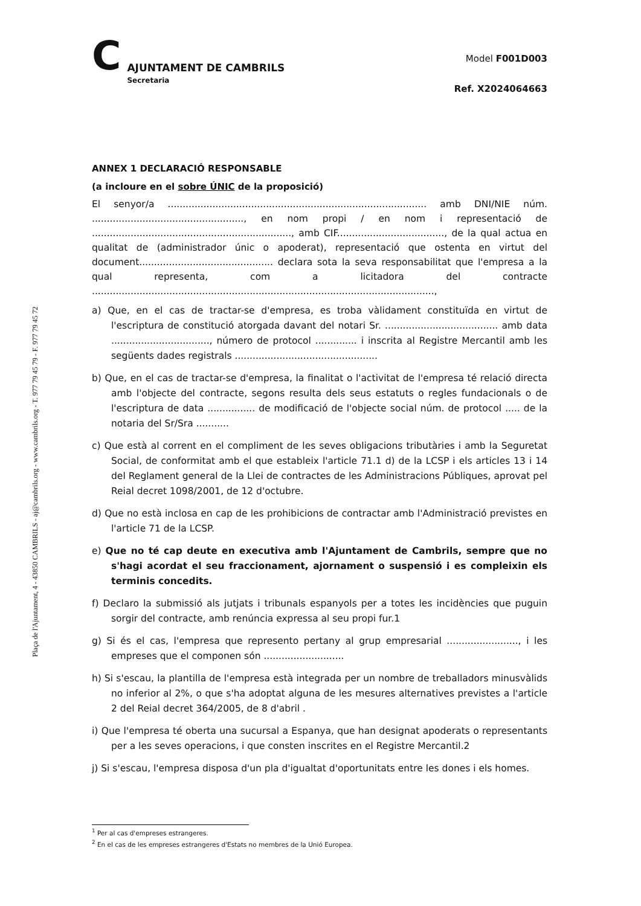Plaça de l'Ajuntament, 4 - 43850 CAMBRILS - aj@cambrils.org - www.cambrils.org - T. 977 79 45 79 - F. 977 79 45 72
C
AJUNTAMENT DE CAMBRILS
Secretaria
Model F001D003
Ref. X2024064663
ANNEX 1 DECLARACIÓ RESPONSABLE
(a incloure en el sobre ÚNIC de la proposició)
El senyor/a ....................................................................................... amb DNI/NIE núm. ..................................................., en nom propi / en nom i representació de ..................................................................., amb CIF...................................., de la qual actua en qualitat de (administrador únic o apoderat), representació que ostenta en virtut del document............................................. declara sota la seva responsabilitat que l'empresa a la qual representa, com a licitadora del contracte ...................................................................................................................,
a) Que, en el cas de tractar-se d'empresa, es troba vàlidament constituïda en virtut de l'escriptura de constitució atorgada davant del notari Sr. ...................................... amb data ................................., número de protocol .............. i inscrita al Registre Mercantil amb les següents dades registrals ................................................
b) Que, en el cas de tractar-se d'empresa, la finalitat o l'activitat de l'empresa té relació directa amb l'objecte del contracte, segons resulta dels seus estatuts o regles fundacionals o de l'escriptura de data ................ de modificació de l'objecte social núm. de protocol ..... de la notaria del Sr/Sra ...........
c) Que està al corrent en el compliment de les seves obligacions tributàries i amb la Seguretat Social, de conformitat amb el que estableix l'article 71.1 d) de la LCSP i els articles 13 i 14 del Reglament general de la Llei de contractes de les Administracions Públiques, aprovat pel Reial decret 1098/2001, de 12 d'octubre.
d) Que no està inclosa en cap de les prohibicions de contractar amb l'Administració previstes en l'article 71 de la LCSP.
e) Que no té cap deute en executiva amb l'Ajuntament de Cambrils, sempre que no s'hagi acordat el seu fraccionament, ajornament o suspensió i es compleixin els terminis concedits.
f) Declaro la submissió als jutjats i tribunals espanyols per a totes les incidències que puguin sorgir del contracte, amb renúncia expressa al seu propi fur.1
g) Si és el cas, l'empresa que represento pertany al grup empresarial ........................, i les empreses que el componen són ...........................
h) Si s'escau, la plantilla de l'empresa està integrada per un nombre de treballadors minusvàlids no inferior al 2%, o que s'ha adoptat alguna de les mesures alternatives previstes a l'article 2 del Reial decret 364/2005, de 8 d'abril .
i) Que l'empresa té oberta una sucursal a Espanya, que han designat apoderats o representants per a les seves operacions, i que consten inscrites en el Registre Mercantil.2
j) Si s'escau, l'empresa disposa d'un pla d'igualtat d'oportunitats entre les dones i els homes.
<sup>1</sup> Per al cas d'empreses estrangeres.
<sup>2</sup> En el cas de les empreses estrangeres d'Estats no membres de la Unió Europea.